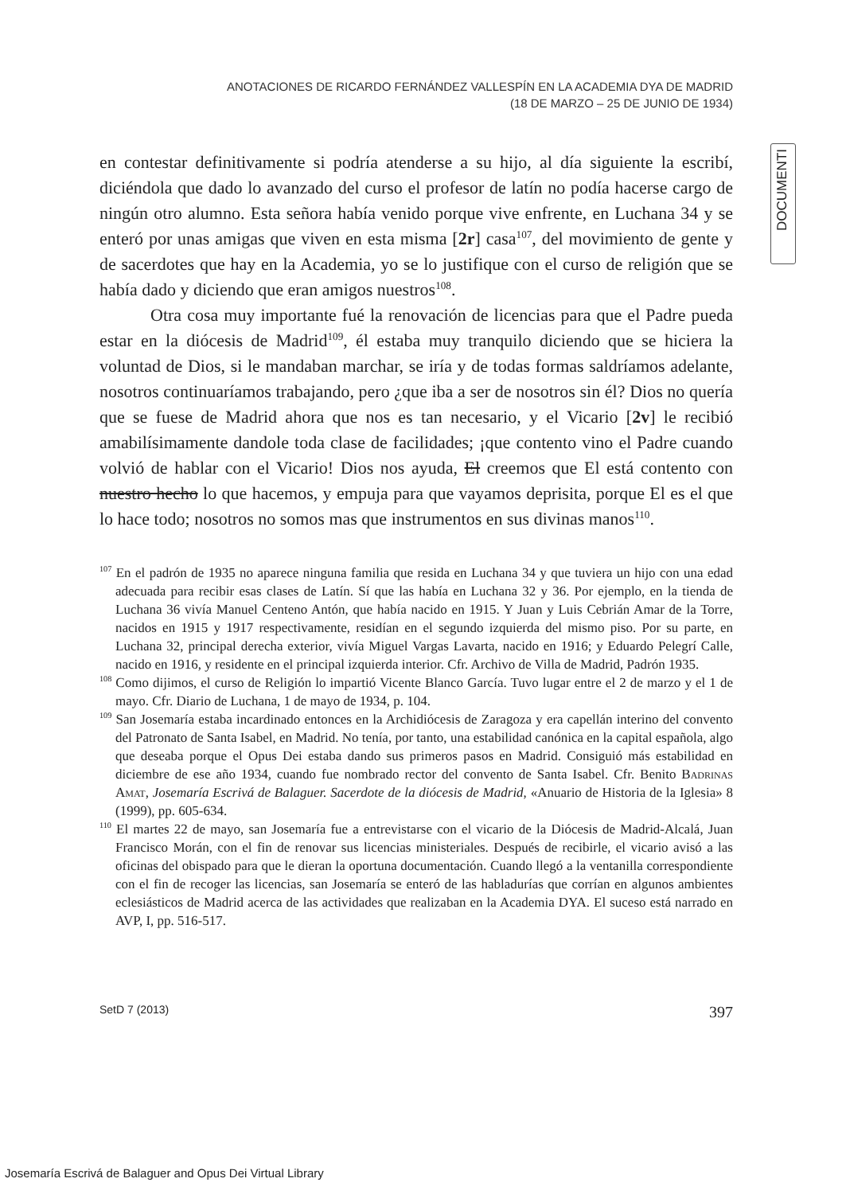ANOTACIONES DE RICARDO FERNÁNDEZ VALLESPÍN EN LA ACADEMIA DYA DE MADRID
(18 DE MARZO – 25 DE JUNIO DE 1934)
DOCUMENTI
en contestar definitivamente si podría atenderse a su hijo, al día siguiente la escribí, diciéndola que dado lo avanzado del curso el profesor de latín no podía hacerse cargo de ningún otro alumno. Esta señora había venido porque vive enfrente, en Luchana 34 y se enteró por unas amigas que viven en esta misma [2r] casa<sup>107</sup>, del movimiento de gente y de sacerdotes que hay en la Academia, yo se lo justifique con el curso de religión que se había dado y diciendo que eran amigos nuestros<sup>108</sup>.
Otra cosa muy importante fué la renovación de licencias para que el Padre pueda estar en la diócesis de Madrid<sup>109</sup>, él estaba muy tranquilo diciendo que se hiciera la voluntad de Dios, si le mandaban marchar, se iría y de todas formas saldríamos adelante, nosotros continuaríamos trabajando, pero ¿que iba a ser de nosotros sin él? Dios no quería que se fuese de Madrid ahora que nos es tan necesario, y el Vicario [2v] le recibió amabilísimamente dandole toda clase de facilidades; ¡que contento vino el Padre cuando volvió de hablar con el Vicario! Dios nos ayuda, El creemos que El está contento con nuestro hecho lo que hacemos, y empuja para que vayamos deprisita, porque El es el que lo hace todo; nosotros no somos mas que instrumentos en sus divinas manos<sup>110</sup>.
<sup>107</sup> En el padrón de 1935 no aparece ninguna familia que resida en Luchana 34 y que tuviera un hijo con una edad adecuada para recibir esas clases de Latín. Sí que las había en Luchana 32 y 36. Por ejemplo, en la tienda de Luchana 36 vivía Manuel Centeno Antón, que había nacido en 1915. Y Juan y Luis Cebrián Amar de la Torre, nacidos en 1915 y 1917 respectivamente, residían en el segundo izquierda del mismo piso. Por su parte, en Luchana 32, principal derecha exterior, vivía Miguel Vargas Lavarta, nacido en 1916; y Eduardo Pelegrí Calle, nacido en 1916, y residente en el principal izquierda interior. Cfr. Archivo de Villa de Madrid, Padrón 1935.
<sup>108</sup> Como dijimos, el curso de Religión lo impartió Vicente Blanco García. Tuvo lugar entre el 2 de marzo y el 1 de mayo. Cfr. Diario de Luchana, 1 de mayo de 1934, p. 104.
<sup>109</sup> San Josemaría estaba incardinado entonces en la Archidiócesis de Zaragoza y era capellán interino del convento del Patronato de Santa Isabel, en Madrid. No tenía, por tanto, una estabilidad canónica en la capital española, algo que deseaba porque el Opus Dei estaba dando sus primeros pasos en Madrid. Consiguió más estabilidad en diciembre de ese año 1934, cuando fue nombrado rector del convento de Santa Isabel. Cfr. Benito Badrinas Amat, Josemaría Escrivá de Balaguer. Sacerdote de la diócesis de Madrid, «Anuario de Historia de la Iglesia» 8 (1999), pp. 605-634.
<sup>110</sup> El martes 22 de mayo, san Josemaría fue a entrevistarse con el vicario de la Diócesis de Madrid-Alcalá, Juan Francisco Morán, con el fin de renovar sus licencias ministeriales. Después de recibirle, el vicario avisó a las oficinas del obispado para que le dieran la oportuna documentación. Cuando llegó a la ventanilla correspondiente con el fin de recoger las licencias, san Josemaría se enteró de las habladurías que corrían en algunos ambientes eclesiásticos de Madrid acerca de las actividades que realizaban en la Academia DYA. El suceso está narrado en AVP, I, pp. 516-517.
SetD 7 (2013) 397
Josemaría Escrivá de Balaguer and Opus Dei Virtual Library